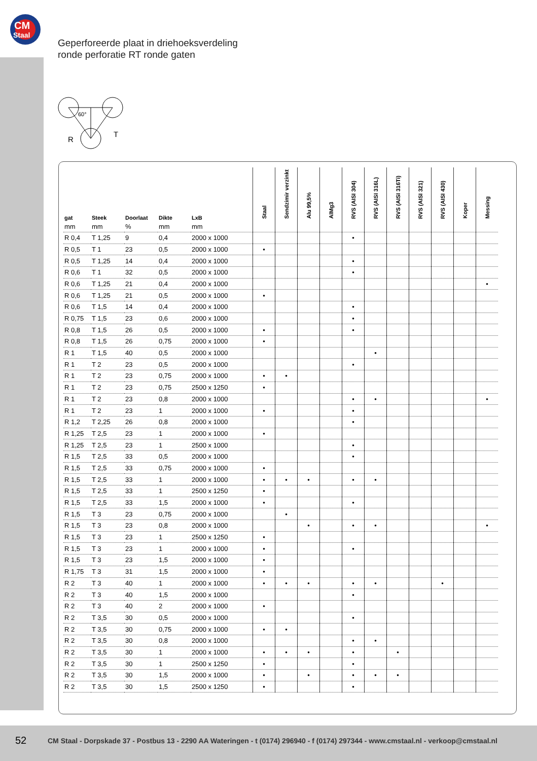CM
Staal
Geperforeerde plaat in driehoeksverdeling
ronde perforatie RT ronde gaten
60°
R
T
| gat | Steek | Doorlaat | Dikte | LxB | Staal | Sendzimir verzinkt | Alu 99,5% | AlMg3 | RVS (AISI 304) | RVS (AISI 316L) | RVS (AISI 316Ti) | RVS (AISI 321) | RVS (AISI 430) | Koper | Messing |
| --- | --- | --- | --- | --- | --- | --- | --- | --- | --- | --- | --- | --- | --- | --- | --- |
| mm | mm | % | mm | mm | | | | | | | | | | | |
| R 0,4 | T 1,25 | 9 | 0,4 | 2000 x 1000 | | | | | • | | | | | | |
| R 0,5 | T 1 | 23 | 0,5 | 2000 x 1000 | • | | | | | | | | | | |
| R 0,5 | T 1,25 | 14 | 0,4 | 2000 x 1000 | | | | | • | | | | | | |
| R 0,6 | T 1 | 32 | 0,5 | 2000 x 1000 | | | | | • | | | | | | |
| R 0,6 | T 1,25 | 21 | 0,4 | 2000 x 1000 | | | | | | | | | | | • |
| R 0,6 | T 1,25 | 21 | 0,5 | 2000 x 1000 | • | | | | | | | | | | |
| R 0,6 | T 1,5 | 14 | 0,4 | 2000 x 1000 | | | | | • | | | | | | |
| R 0,75 | T 1,5 | 23 | 0,6 | 2000 x 1000 | | | | | • | | | | | | |
| R 0,8 | T 1,5 | 26 | 0,5 | 2000 x 1000 | • | | | | • | | | | | | |
| R 0,8 | T 1,5 | 26 | 0,75 | 2000 x 1000 | • | | | | | | | | | | |
| R 1 | T 1,5 | 40 | 0,5 | 2000 x 1000 | | | | | | • | | | | | |
| R 1 | T 2 | 23 | 0,5 | 2000 x 1000 | | | | | • | | | | | | |
| R 1 | T 2 | 23 | 0,75 | 2000 x 1000 | • | • | | | | | | | | | |
| R 1 | T 2 | 23 | 0,75 | 2500 x 1250 | • | | | | | | | | | | |
| R 1 | T 2 | 23 | 0,8 | 2000 x 1000 | | | | | • | • | | | | | • |
| R 1 | T 2 | 23 | 1 | 2000 x 1000 | • | | | | • | | | | | | |
| R 1,2 | T 2,25 | 26 | 0,8 | 2000 x 1000 | | | | | • | | | | | | |
| R 1,25 | T 2,5 | 23 | 1 | 2000 x 1000 | • | | | | | | | | | | |
| R 1,25 | T 2,5 | 23 | 1 | 2500 x 1000 | | | | | • | | | | | | |
| R 1,5 | T 2,5 | 33 | 0,5 | 2000 x 1000 | | | | | • | | | | | | |
| R 1,5 | T 2,5 | 33 | 0,75 | 2000 x 1000 | • | | | | | | | | | | |
| R 1,5 | T 2,5 | 33 | 1 | 2000 x 1000 | • | • | • | | • | • | | | | | |
| R 1,5 | T 2,5 | 33 | 1 | 2500 x 1250 | • | | | | | | | | | | |
| R 1,5 | T 2,5 | 33 | 1,5 | 2000 x 1000 | • | | | | • | | | | | | |
| R 1,5 | T 3 | 23 | 0,75 | 2000 x 1000 | | • | | | | | | | | | |
| R 1,5 | T 3 | 23 | 0,8 | 2000 x 1000 | | | • | | • | • | | | | | • |
| R 1,5 | T 3 | 23 | 1 | 2500 x 1250 | • | | | | | | | | | | |
| R 1,5 | T 3 | 23 | 1 | 2000 x 1000 | • | | | | • | | | | | | |
| R 1,5 | T 3 | 23 | 1,5 | 2000 x 1000 | • | | | | | | | | | | |
| R 1,75 | T 3 | 31 | 1,5 | 2000 x 1000 | • | | | | | | | | | | |
| R 2 | T 3 | 40 | 1 | 2000 x 1000 | • | • | • | | • | • | | | • | | |
| R 2 | T 3 | 40 | 1,5 | 2000 x 1000 | | | | | • | | | | | | |
| R 2 | T 3 | 40 | 2 | 2000 x 1000 | • | | | | | | | | | | |
| R 2 | T 3,5 | 30 | 0,5 | 2000 x 1000 | | | | | • | | | | | | |
| R 2 | T 3,5 | 30 | 0,75 | 2000 x 1000 | • | • | | | | | | | | | |
| R 2 | T 3,5 | 30 | 0,8 | 2000 x 1000 | | | | | • | • | | | | | |
| R 2 | T 3,5 | 30 | 1 | 2000 x 1000 | • | • | • | | • | | • | | | | |
| R 2 | T 3,5 | 30 | 1 | 2500 x 1250 | • | | | | • | | | | | | |
| R 2 | T 3,5 | 30 | 1,5 | 2000 x 1000 | • | | • | | • | • | • | | | | |
| R 2 | T 3,5 | 30 | 1,5 | 2500 x 1250 | • | | | | • | | | | | | |
52
CM Staal - Dorpskade 37 - Postbus 13 - 2290 AA Wateringen - t (0174) 296940 - f (0174) 297344 - www.cmstaal.nl - verkoop@cmstaal.nl